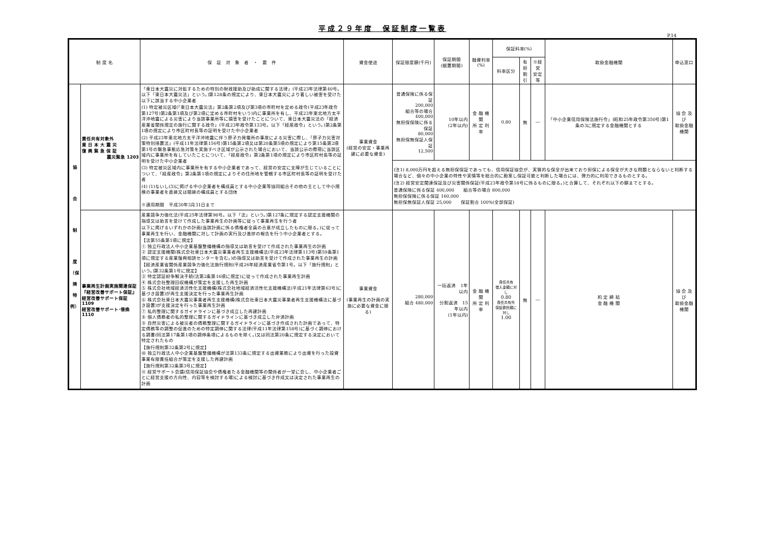平成２９年度　保証制度一覧表
P.14
| 制 度 名 | | 保 証 対 象 者 ・ 要 件 | 資金使途 | 保証限度額(千円) | 保証期間 (据置期間) | 融資利率(%) | 保証料率(%) | | | 取扱金融機関 | 申込窓口 |
| --- | --- | --- | --- | --- | --- | --- | --- | --- | --- | --- | --- |
| | | | | | | | 料率区分 | 有担 割引 | ※経営 安定等 | | |
| 協 会 制 度 （保 険 特 例） | 責任共有対象外 東 日 本 大 震 災 復 興 緊 急 保 証 震災緊急 1203 | 「東日本大震災に対処するための特別の財政援助及び助成に関する法律」(平成23年法律第40号。以下「東日本大震災法」という。)第128条の規定により、東日本大震災により著しい被害を受けた以下に該当する中小企業者 (1) 特定被災区域(「東日本大震災法」第2条第2項及び第3項の市町村を定める政令(平成23年政令第127号)第2条第1項及び第2項に定める市町村をいう)内に事業所を有し、平成23年東北地方太平洋沖地震による災害により当該事業所等に損害を受けたことについて、東日本大震災法の「経済産業省関係規定の施行に関する政令」(平成23年政令第133号。以下「経産政令」という。)第2条第1項の規定により市区町村長等の証明を受けた中小企業者 (2) 平成23年東北地方太平洋沖地震に伴う原子力発電所の事故による災害に際し、「原子力災害対策特別措置法」(平成11年法律第156号)第15条第2項又は第20条第5項の規定により第15条第2項第1号の緊急事態応急対策を実施すべき区域が公示された場合において、当該公示の際現に当該区域内に事業所を有していたことについて、「経産政令」第2条第1項の規定により市区町村長等の証明を受けた中小企業者 (3) 特定被災区域内に事業所を有する中小企業者であって、経営の安定に支障が生じていることについて、「経産政令」第2条第1項の規定によりその住所地を管轄する市区町村長等の証明を受けた者 (4) (1)ないし(3)に掲げる中小企業者を構成員とする中小企業等協同組合その他の主として中小規模の事業者を直接又は間接の構成員とする団体 ※適用期間 平成30年3月31日まで | 事業資金 (経営の安定・事業再建に必要な資金) | 普通保険に係る保証 200,000 組合等の場合 400,000 無担保保険に係る保証 80,000 無担保無保証人保証 12,500 | 10年以内 (2年以内) | 金 融 機 関 所 定 利 率 | 0.80 | 無 | ― | 「中小企業信用保険法施行令」(昭和25年政令第350号)第1条の3に規定する金融機関とする | 協 会 及 び 取扱金融機関 |
| | | | | (注1) 8,000万円を超える無担保保証であっても、信用保証協会が、実質的な保全が出来ており担保による保全が大きな問題とならないと判断する場合など、個々の中小企業の特性や実情等を総合的に勘案し保証可能と判断した場合には、弾力的に利用できるものとする。 (注2) 経営安定関連保証及び災害関係保証(平成23年政令第18号に係るものに限る。)と合算して、それぞれ以下の額までとする。 普通保険に係る保証 400,000 組合等の場合 800,000 無担保保険に係る保証 160,000 無担保無保証人保証 25,000 保証割合 100%(全部保証) | | | | | | | |
| | 事業再生計画実施関連保証 『経営改善サポート保証』 経営改善サポート保証 1109 経営改善サポート･借換 1110 | 産業競争力強化法(平成25年法律第98号。以下「法」という。)第127条に規定する認定支援機関の指導又は助言を受けて作成した事業再生の計画等に従って事業再生を行う者 以下に掲げるいずれかの計画(当該計画に係る債権者全員の合意が成立したものに限る。)に従って事業再生を行い、金融機関に対して計画の実行及び進捗の報告を行う中小企業者とする。 【法第55条第1項に規定】 ① 独立行政法人中小企業基盤整備機構の指導又は助言を受けて作成された事業再生の計画 ② 認定支援機関(株式会社東日本大震災事業者再生支援機構法(平成23年法律第113号)第59条第1項に規定する産業復興相談センターを含む。)の指導又は助言を受けて作成された事業再生の計画 【経済産業省関係産業競争力強化法施行規則(平成26年経済産業省令第1号。以下「施行規則」という。)第32条第1号に規定】 ③ 特定認証紛争解決手続(法第2条第16項に規定)に従って作成された事業再生計画 ④ 株式会社整理回収機構が策定を支援した再生計画 ⑤ 株式会社地域経済活性化支援機構(株式会社地域経済活性化支援機構法(平成21年法律第63号)に基づき設置)が再生支援決定を行った事業再生計画 ⑥ 株式会社東日本大震災事業者再生支援機構(株式会社東日本大震災事業者再生支援機構法に基づき設置)が支援決定を行った事業再生計画 ⑦ 私的整理に関するガイドラインに基づき成立した再建計画 ⑧ 個人債務者の私的整理に関するガイドラインに基づき成立した弁済計画 ⑨ 自然災害による被災者の債務整理に関するガイドラインに基づき作成された計画であって、特定債務等の調整の促進のための特定調停に関する法律(平成11年法律第158号)に基づく調停における調書(同法第17条第1項の調停条項によるものを除く。)又は同法第20条に規定する決定において特定されたもの 【施行規則第32条第2号に規定】 ⑩ 独立行政法人中小企業基盤整備機構が法第133条に規定する出資業務により出資を行った投資事業有限責任組合が策定を支援した再建計画 【施行規則第32条第3号に規定】 ⑪ 経営サポート会議(信用保証協会や債権者たる金融機関等の関係者が一堂に会し、中小企業者ごとに経営支援の方向性、内容等を検討する場)による検討に基づき作成又は決定された事業再生の計画 | 事業資金 (事業再生の計画の実施に必要な資金に限る) | 280,000 組合 480,000 | 一括返済 1年以内 分割返済 15年以内 (1年以内) | 金 融 機 関 所 定 利 率 | 責任共有 借入金額に対し 0.80 責任共有外 保証委託額に対し 1.00 | 無 | ― | 約 定 締 結 金 融 機 関 | 協 会 及 び 取扱金融機関 |